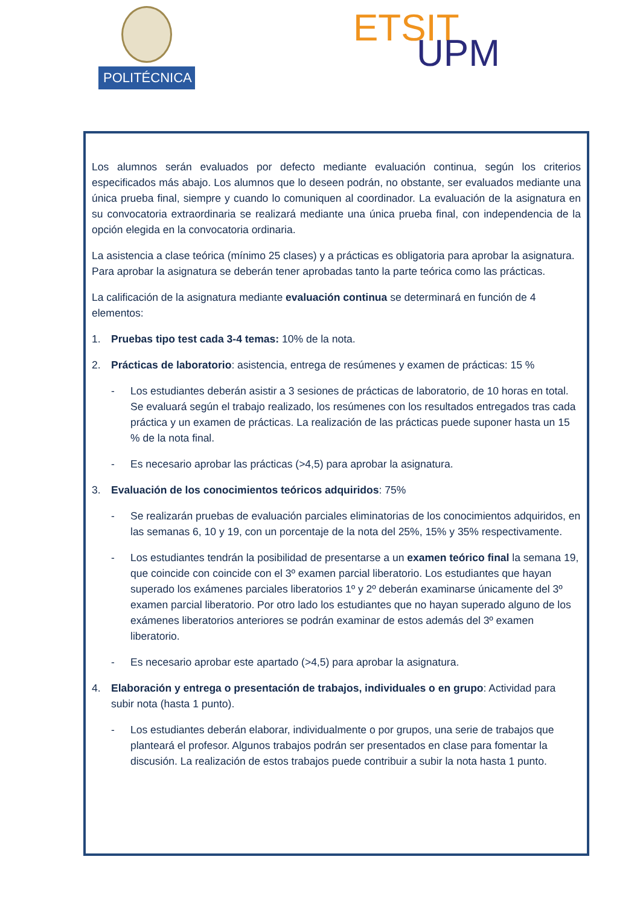POLITÉCNICA ETSIT
UPM
Los alumnos serán evaluados por defecto mediante evaluación continua, según los criterios especificados más abajo. Los alumnos que lo deseen podrán, no obstante, ser evaluados mediante una única prueba final, siempre y cuando lo comuniquen al coordinador. La evaluación de la asignatura en su convocatoria extraordinaria se realizará mediante una única prueba final, con independencia de la opción elegida en la convocatoria ordinaria.
La asistencia a clase teórica (mínimo 25 clases) y a prácticas es obligatoria para aprobar la asignatura. Para aprobar la asignatura se deberán tener aprobadas tanto la parte teórica como las prácticas.
La calificación de la asignatura mediante evaluación continua se determinará en función de 4 elementos:
1. Pruebas tipo test cada 3-4 temas: 10% de la nota.
2. Prácticas de laboratorio: asistencia, entrega de resúmenes y examen de prácticas: 15 %
- Los estudiantes deberán asistir a 3 sesiones de prácticas de laboratorio, de 10 horas en total. Se evaluará según el trabajo realizado, los resúmenes con los resultados entregados tras cada práctica y un examen de prácticas. La realización de las prácticas puede suponer hasta un 15 % de la nota final.
- Es necesario aprobar las prácticas (>4,5) para aprobar la asignatura.
3. Evaluación de los conocimientos teóricos adquiridos: 75%
- Se realizarán pruebas de evaluación parciales eliminatorias de los conocimientos adquiridos, en las semanas 6, 10 y 19, con un porcentaje de la nota del 25%, 15% y 35% respectivamente.
- Los estudiantes tendrán la posibilidad de presentarse a un examen teórico final la semana 19, que coincide con coincide con el 3º examen parcial liberatorio. Los estudiantes que hayan superado los exámenes parciales liberatorios 1º y 2º deberán examinarse únicamente del 3º examen parcial liberatorio. Por otro lado los estudiantes que no hayan superado alguno de los exámenes liberatorios anteriores se podrán examinar de estos además del 3º examen liberatorio.
- Es necesario aprobar este apartado (>4,5) para aprobar la asignatura.
4. Elaboración y entrega o presentación de trabajos, individuales o en grupo: Actividad para subir nota (hasta 1 punto).
- Los estudiantes deberán elaborar, individualmente o por grupos, una serie de trabajos que planteará el profesor. Algunos trabajos podrán ser presentados en clase para fomentar la discusión. La realización de estos trabajos puede contribuir a subir la nota hasta 1 punto.